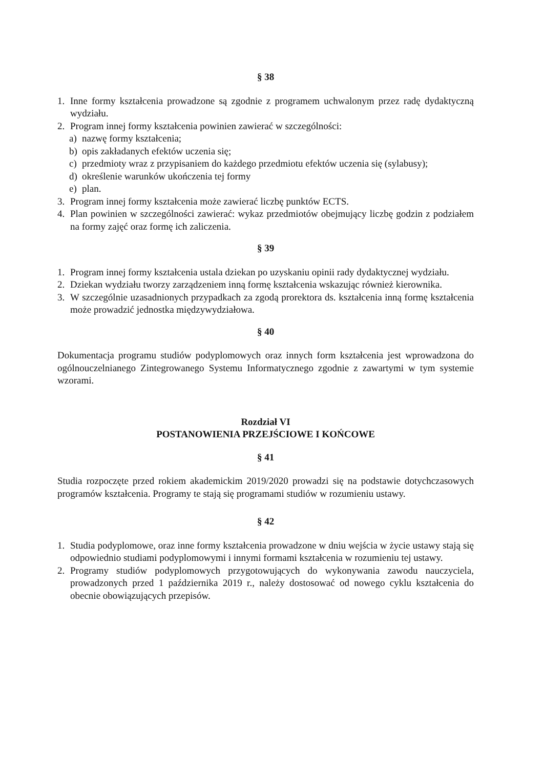§ 38
1. Inne formy kształcenia prowadzone są zgodnie z programem uchwalonym przez radę dydaktyczną wydziału.
2. Program innej formy kształcenia powinien zawierać w szczególności:
a) nazwę formy kształcenia;
b) opis zakładanych efektów uczenia się;
c) przedmioty wraz z przypisaniem do każdego przedmiotu efektów uczenia się (sylabusy);
d) określenie warunków ukończenia tej formy
e) plan.
3. Program innej formy kształcenia może zawierać liczbę punktów ECTS.
4. Plan powinien w szczególności zawierać: wykaz przedmiotów obejmujący liczbę godzin z podziałem na formy zajęć oraz formę ich zaliczenia.
§ 39
1. Program innej formy kształcenia ustala dziekan po uzyskaniu opinii rady dydaktycznej wydziału.
2. Dziekan wydziału tworzy zarządzeniem inną formę kształcenia wskazując również kierownika.
3. W szczególnie uzasadnionych przypadkach za zgodą prorektora ds. kształcenia inną formę kształcenia może prowadzić jednostka międzywydziałowa.
§ 40
Dokumentacja programu studiów podyplomowych oraz innych form kształcenia jest wprowadzona do ogólnouczelnianego Zintegrowanego Systemu Informatycznego zgodnie z zawartymi w tym systemie wzorami.
Rozdział VI
POSTANOWIENIA PRZEJŚCIOWE I KOŃCOWE
§ 41
Studia rozpoczęte przed rokiem akademickim 2019/2020 prowadzi się na podstawie dotychczasowych programów kształcenia. Programy te stają się programami studiów w rozumieniu ustawy.
§ 42
1. Studia podyplomowe, oraz inne formy kształcenia prowadzone w dniu wejścia w życie ustawy stają się odpowiednio studiami podyplomowymi i innymi formami kształcenia w rozumieniu tej ustawy.
2. Programy studiów podyplomowych przygotowujących do wykonywania zawodu nauczyciela, prowadzonych przed 1 października 2019 r., należy dostosować od nowego cyklu kształcenia do obecnie obowiązujących przepisów.